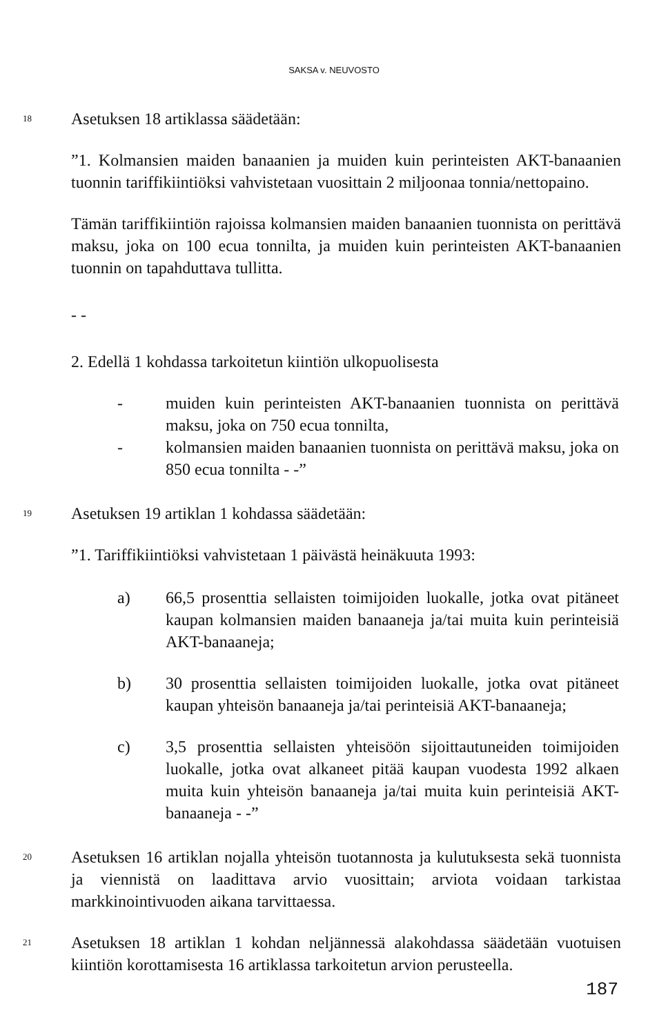SAKSA v. NEUVOSTO
18
Asetuksen 18 artiklassa säädetään:
”1. Kolmansien maiden banaanien ja muiden kuin perinteisten AKT-banaanien tuonnin tariffikiintiöksi vahvistetaan vuosittain 2 miljoonaa tonnia/nettopaino.
Tämän tariffikiintiön rajoissa kolmansien maiden banaanien tuonnista on perittävä maksu, joka on 100 ecua tonnilta, ja muiden kuin perinteisten AKT-banaanien tuonnin on tapahduttava tullitta.
- -
2. Edellä 1 kohdassa tarkoitetun kiintiön ulkopuolisesta
- muiden kuin perinteisten AKT-banaanien tuonnista on perittävä maksu, joka on 750 ecua tonnilta,
- kolmansien maiden banaanien tuonnista on perittävä maksu, joka on 850 ecua tonnilta - -”
19
Asetuksen 19 artiklan 1 kohdassa säädetään:
”1. Tariffikiintiöksi vahvistetaan 1 päivästä heinäkuuta 1993:
a) 66,5 prosenttia sellaisten toimijoiden luokalle, jotka ovat pitäneet kaupan kolmansien maiden banaaneja ja/tai muita kuin perinteisiä AKT-banaaneja;
b) 30 prosenttia sellaisten toimijoiden luokalle, jotka ovat pitäneet kaupan yhteisön banaaneja ja/tai perinteisiä AKT-banaaneja;
c) 3,5 prosenttia sellaisten yhteisöön sijoittautuneiden toimijoiden luokalle, jotka ovat alkaneet pitää kaupan vuodesta 1992 alkaen muita kuin yhteisön banaaneja ja/tai muita kuin perinteisiä AKT-banaaneja - -”
20
Asetuksen 16 artiklan nojalla yhteisön tuotannosta ja kulutuksesta sekä tuonnista ja viennistä on laadittava arvio vuosittain; arviota voidaan tarkistaa markkinointivuoden aikana tarvittaessa.
21
Asetuksen 18 artiklan 1 kohdan neljännessä alakohdassa säädetään vuotuisen kiintiön korottamisesta 16 artiklassa tarkoitetun arvion perusteella.
187